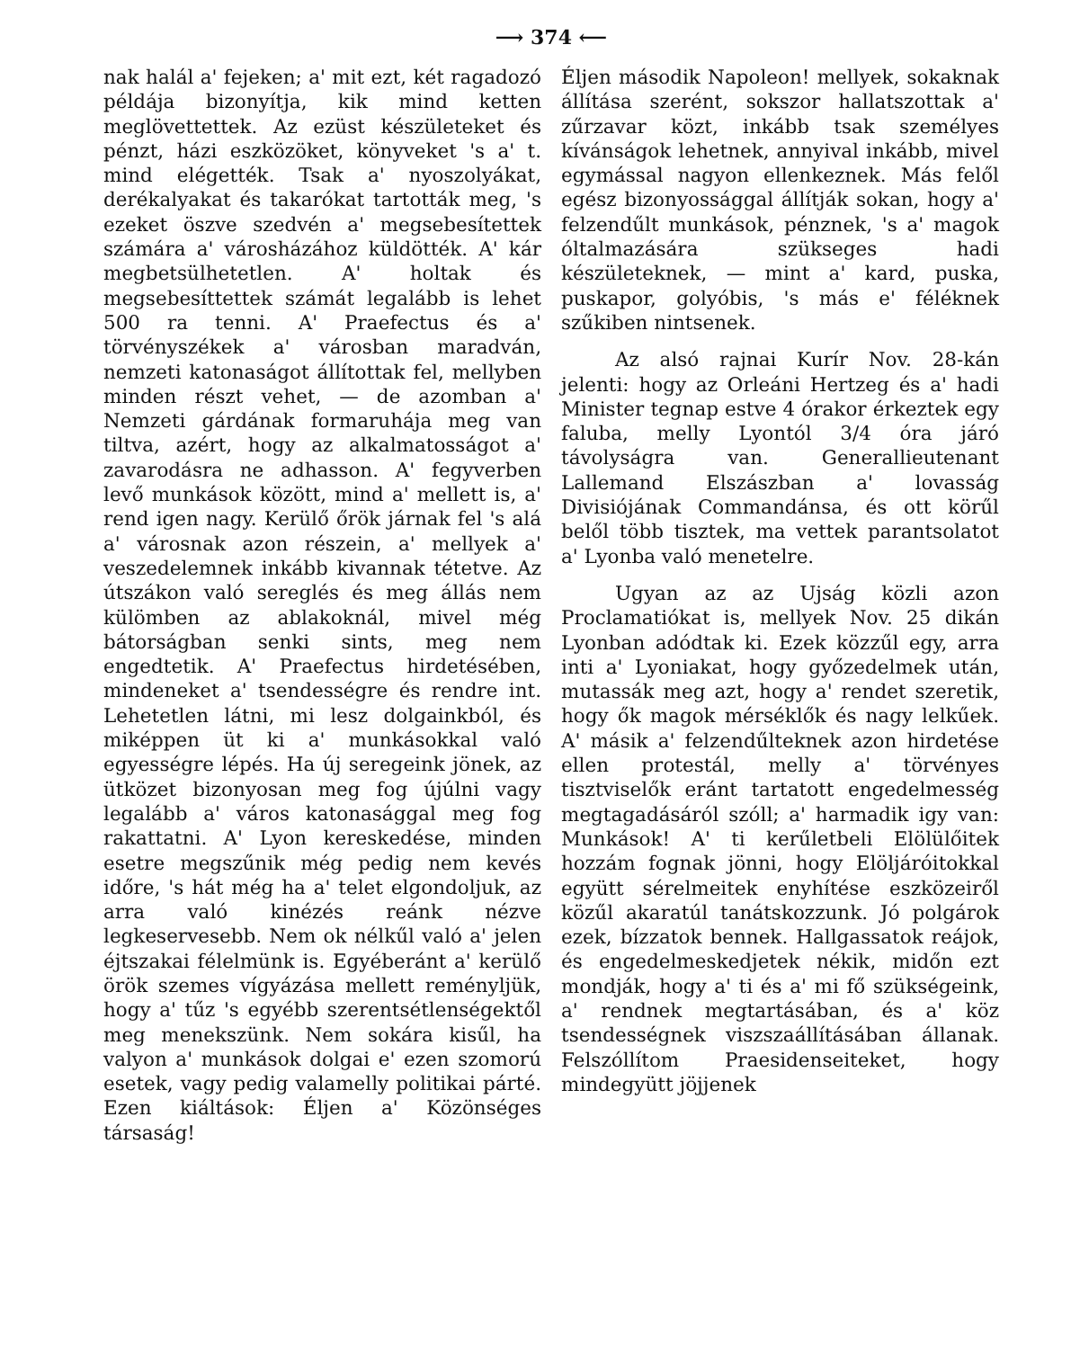⟶ 374 ⟵
nak halál a' fejeken; a' mit ezt, két ragadozó példája bizonyítja, kik mind ketten meglövettettek. Az ezüst készületeket és pénzt, házi eszközöket, könyveket 's a' t. mind elégették. Tsak a' nyoszolyákat, derékalyakat és takarókat tartották meg, 's ezeket öszve szedvén a' megsebesítettek számára a' városházához küldötték. A' kár megbetsülhetetlen. A' holtak és megsebesíttettek számát legalább is lehet 500 ra tenni. A' Praefectus és a' törvényszékek a' városban maradván, nemzeti katonaságot állítottak fel, mellyben minden részt vehet, — de azomban a' Nemzeti gárdának formaruhája meg van tiltva, azért, hogy az alkalmatosságot a' zavarodásra ne adhasson. A' fegyverben levő munkások között, mind a' mellett is, a' rend igen nagy. Kerülő őrök járnak fel 's alá a' városnak azon részein, a' mellyek a' veszedelemnek inkább kivannak tétetve. Az útszákon való sereglés és meg állás nem külömben az ablakoknál, mivel még bátorságban senki sints, meg nem engedtetik. A' Praefectus hirdetésében, mindeneket a' tsendességre és rendre int. Lehetetlen látni, mi lesz dolgainkból, és miképpen üt ki a' munkásokkal való egyességre lépés. Ha új seregeink jönek, az ütközet bizonyosan meg fog újúlni vagy legalább a' város katonasággal meg fog rakattatni. A' Lyon kereskedése, minden esetre megszűnik még pedig nem kevés időre, 's hát még ha a' telet elgondoljuk, az arra való kinézés reánk nézve legkeservesebb. Nem ok nélkűl való a' jelen éjtszakai félelmünk is. Egyéberánt a' kerülő örök szemes vígyázása mellett reményljük, hogy a' tűz 's egyébb szerentsétlenségektől meg menekszünk. Nem sokára kisűl, ha valyon a' munkások dolgai e' ezen szomorú esetek, vagy pedig valamelly politikai párté. Ezen kiáltások: Éljen a' Közönséges társaság!
Éljen második Napoleon! mellyek, sokaknak állítása szerént, sokszor hallatszottak a' zűrzavar közt, inkább tsak személyes kívánságok lehetnek, annyival inkább, mivel egymással nagyon ellenkeznek. Más felől egész bizonyossággal állítják sokan, hogy a' felzendűlt munkások, pénznek, 's a' magok óltalmazására szükseges hadi készületeknek, — mint a' kard, puska, puskapor, golyóbis, 's más e' féléknek szűkiben nintsenek.
Az alsó rajnai Kurír Nov. 28-kán jelenti: hogy az Orleáni Hertzeg és a' hadi Minister tegnap estve 4 órakor érkeztek egy faluba, melly Lyontól 3/4 óra járó távolyságra van. Generallieutenant Lallemand Elszászban a' lovasság Divisiójának Commandánsa, és ott körűl belől több tisztek, ma vettek parantsolatot a' Lyonba való menetelre.
Ugyan az az Ujság közli azon Proclamatiókat is, mellyek Nov. 25 dikán Lyonban adódtak ki. Ezek közzűl egy, arra inti a' Lyoniakat, hogy győzedelmek után, mutassák meg azt, hogy a' rendet szeretik, hogy ők magok mérséklők és nagy lelkűek. A' másik a' felzendűlteknek azon hirdetése ellen protestál, melly a' törvényes tisztviselők eránt tartatott engedelmesség megtagadásáról szóll; a' harmadik igy van: Munkások! A' ti kerűletbeli Elölülőitek hozzám fognak jönni, hogy Elöljáróitokkal együtt sérelmeitek enyhítése eszközeiről közűl akaratúl tanátskozzunk. Jó polgárok ezek, bízzatok bennek. Hallgassatok reájok, és engedelmeskedjetek nékik, midőn ezt mondják, hogy a' ti és a' mi fő szükségeink, a' rendnek megtartásában, és a' köz tsendességnek viszszaállításában állanak. Felszóllítom Praesidenseiteket, hogy mindegyütt jöjjenek